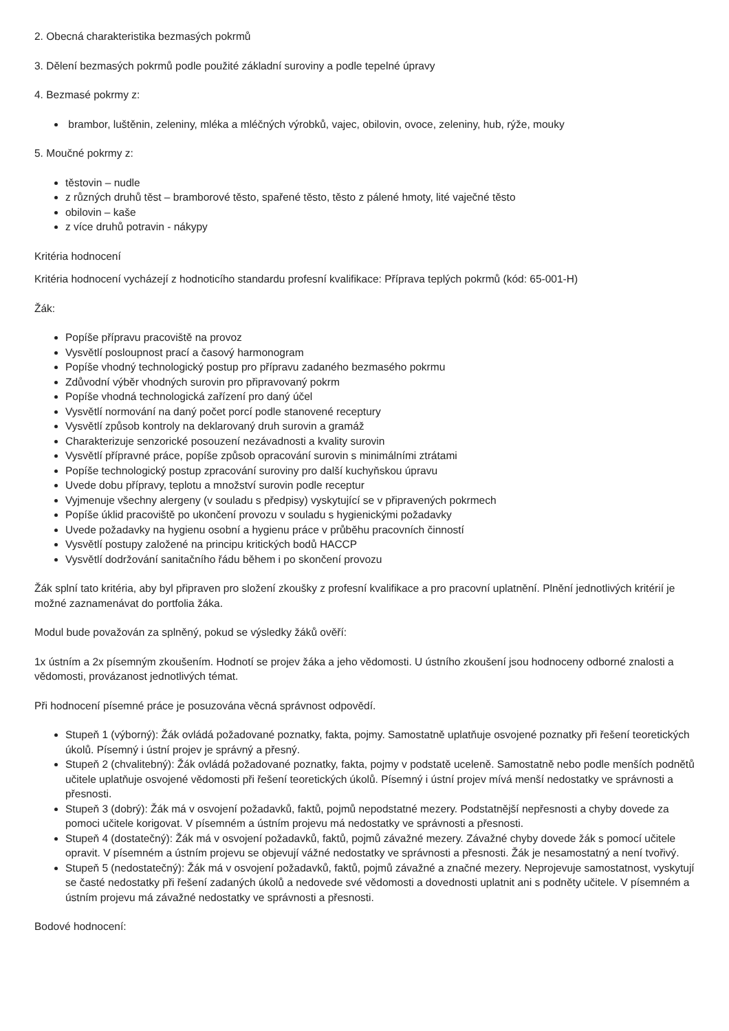2. Obecná charakteristika bezmasých pokrmů
3. Dělení bezmasých pokrmů podle použité základní suroviny a podle tepelné úpravy
4. Bezmasé pokrmy z:
brambor, luštěnin, zeleniny, mléka a mléčných výrobků, vajec, obilovin, ovoce, zeleniny, hub, rýže, mouky
5. Moučné pokrmy z:
těstovin – nudle
z různých druhů těst – bramborové těsto, spařené těsto, těsto z pálené hmoty, lité vaječné těsto
obilovin – kaše
z více druhů potravin - nákypy
Kritéria hodnocení
Kritéria hodnocení vycházejí z hodnoticího standardu profesní kvalifikace: Příprava teplých pokrmů (kód: 65-001-H)
Žák:
Popíše přípravu pracoviště na provoz
Vysvětlí posloupnost prací a časový harmonogram
Popíše vhodný technologický postup pro přípravu zadaného bezmasého pokrmu
Zdůvodní výběr vhodných surovin pro připravovaný pokrm
Popíše vhodná technologická zařízení pro daný účel
Vysvětlí normování na daný počet porcí podle stanovené receptury
Vysvětlí způsob kontroly na deklarovaný druh surovin a gramáž
Charakterizuje senzorické posouzení nezávadnosti a kvality surovin
Vysvětlí přípravné práce, popíše způsob opracování surovin s minimálními ztrátami
Popíše technologický postup zpracování suroviny pro další kuchyňskou úpravu
Uvede dobu přípravy, teplotu a množství surovin podle receptur
Vyjmenuje všechny alergeny (v souladu s předpisy) vyskytující se v připravených pokrmech
Popíše úklid pracoviště po ukončení provozu v souladu s hygienickými požadavky
Uvede požadavky na hygienu osobní a hygienu práce v průběhu pracovních činností
Vysvětlí postupy založené na principu kritických bodů HACCP
Vysvětlí dodržování sanitačního řádu během i po skončení provozu
Žák splní tato kritéria, aby byl připraven pro složení zkoušky z profesní kvalifikace a pro pracovní uplatnění. Plnění jednotlivých kritérií je možné zaznamenávat do portfolia žáka.
Modul bude považován za splněný, pokud se výsledky žáků ověří:
1x ústním a 2x písemným zkoušením. Hodnotí se projev žáka a jeho vědomosti. U ústního zkoušení jsou hodnoceny odborné znalosti a vědomosti, provázanost jednotlivých témat.
Při hodnocení písemné práce je posuzována věcná správnost odpovědí.
Stupeň 1 (výborný): Žák ovládá požadované poznatky, fakta, pojmy. Samostatně uplatňuje osvojené poznatky při řešení teoretických úkolů. Písemný i ústní projev je správný a přesný.
Stupeň 2 (chvalitebný): Žák ovládá požadované poznatky, fakta, pojmy v podstatě uceleně. Samostatně nebo podle menších podnětů učitele uplatňuje osvojené vědomosti při řešení teoretických úkolů. Písemný i ústní projev mívá menší nedostatky ve správnosti a přesnosti.
Stupeň 3 (dobrý): Žák má v osvojení požadavků, faktů, pojmů nepodstatné mezery. Podstatnější nepřesnosti a chyby dovede za pomoci učitele korigovat. V písemném a ústním projevu má nedostatky ve správnosti a přesnosti.
Stupeň 4 (dostatečný): Žák má v osvojení požadavků, faktů, pojmů závažné mezery. Závažné chyby dovede žák s pomocí učitele opravit. V písemném a ústním projevu se objevují vážné nedostatky ve správnosti a přesnosti. Žák je nesamostatný a není tvořivý.
Stupeň 5 (nedostatečný): Žák má v osvojení požadavků, faktů, pojmů závažné a značné mezery. Neprojevuje samostatnost, vyskytují se časté nedostatky při řešení zadaných úkolů a nedovede své vědomosti a dovednosti uplatnit ani s podněty učitele. V písemném a ústním projevu má závažné nedostatky ve správnosti a přesnosti.
Bodové hodnocení: